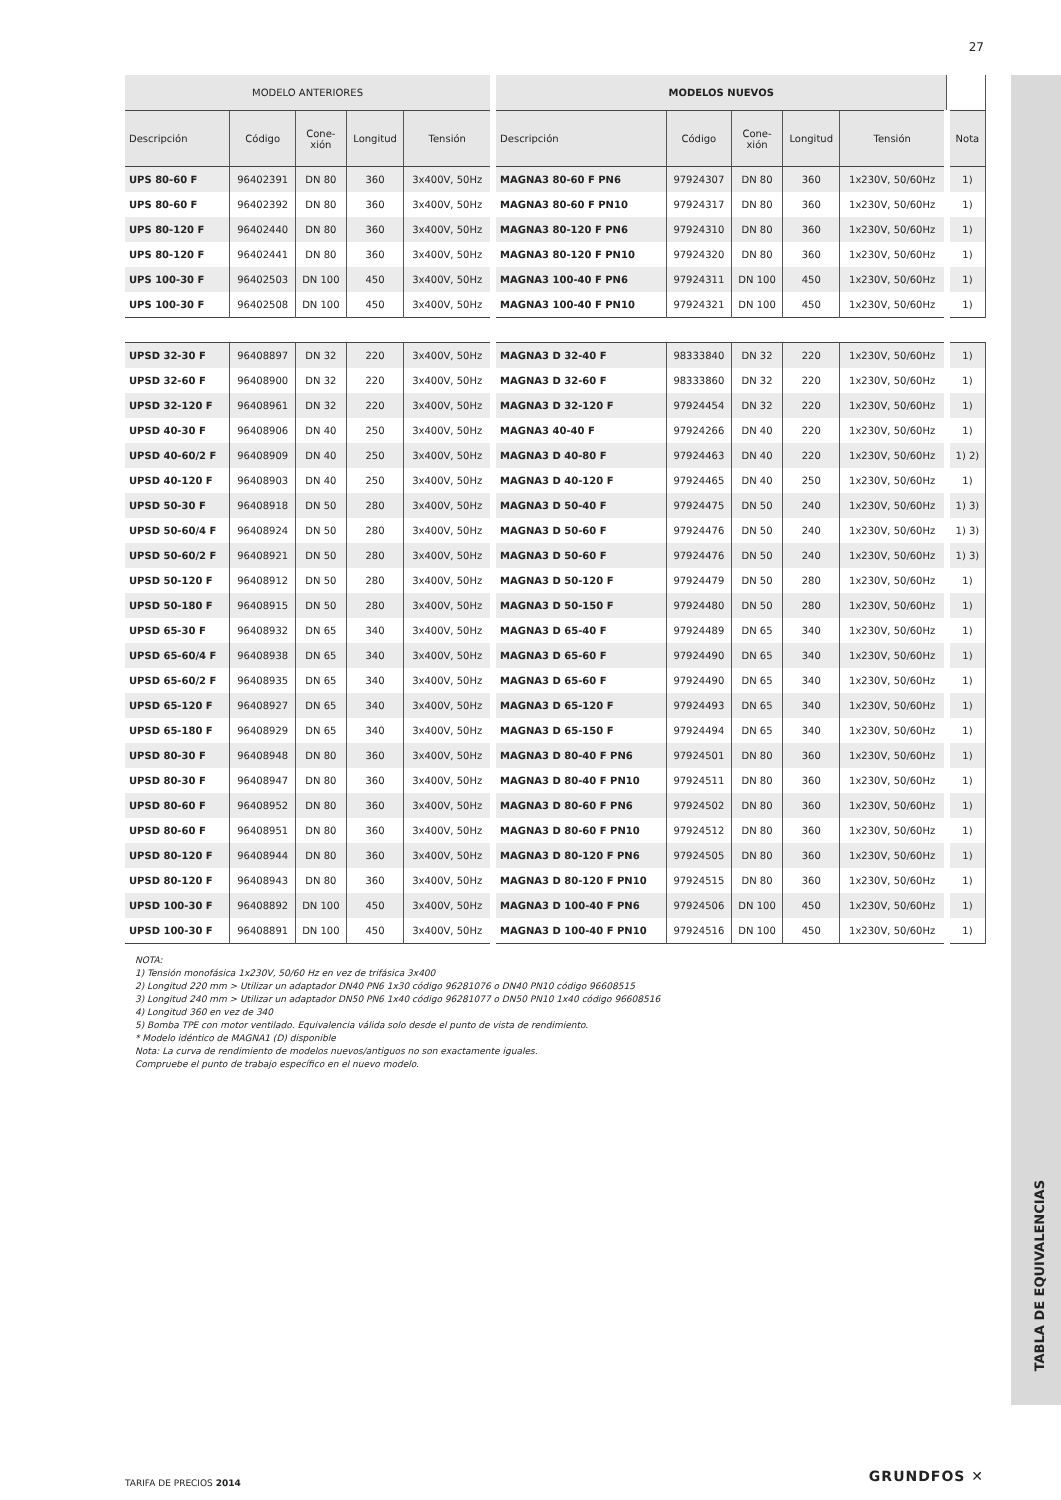27
TABLA DE EQUIVALENCIAS
| MODELO ANTERIORES | | | | | MODELOS NUEVOS | | | | | |
| --- | --- | --- | --- | --- | --- | --- | --- | --- | --- | --- |
| Descripción | Código | Cone- xión | Longitud | Tensión | Descripción | Código | Cone- xión | Longitud | Tensión | Nota |
| UPS 80-60 F | 96402391 | DN 80 | 360 | 3x400V, 50Hz | MAGNA3 80-60 F PN6 | 97924307 | DN 80 | 360 | 1x230V, 50/60Hz | 1) |
| UPS 80-60 F | 96402392 | DN 80 | 360 | 3x400V, 50Hz | MAGNA3 80-60 F PN10 | 97924317 | DN 80 | 360 | 1x230V, 50/60Hz | 1) |
| UPS 80-120 F | 96402440 | DN 80 | 360 | 3x400V, 50Hz | MAGNA3 80-120 F PN6 | 97924310 | DN 80 | 360 | 1x230V, 50/60Hz | 1) |
| UPS 80-120 F | 96402441 | DN 80 | 360 | 3x400V, 50Hz | MAGNA3 80-120 F PN10 | 97924320 | DN 80 | 360 | 1x230V, 50/60Hz | 1) |
| UPS 100-30 F | 96402503 | DN 100 | 450 | 3x400V, 50Hz | MAGNA3 100-40 F PN6 | 97924311 | DN 100 | 450 | 1x230V, 50/60Hz | 1) |
| UPS 100-30 F | 96402508 | DN 100 | 450 | 3x400V, 50Hz | MAGNA3 100-40 F PN10 | 97924321 | DN 100 | 450 | 1x230V, 50/60Hz | 1) |
| UPSD 32-30 F | 96408897 | DN 32 | 220 | 3x400V, 50Hz | MAGNA3 D 32-40 F | 98333840 | DN 32 | 220 | 1x230V, 50/60Hz | 1) |
| UPSD 32-60 F | 96408900 | DN 32 | 220 | 3x400V, 50Hz | MAGNA3 D 32-60 F | 98333860 | DN 32 | 220 | 1x230V, 50/60Hz | 1) |
| UPSD 32-120 F | 96408961 | DN 32 | 220 | 3x400V, 50Hz | MAGNA3 D 32-120 F | 97924454 | DN 32 | 220 | 1x230V, 50/60Hz | 1) |
| UPSD 40-30 F | 96408906 | DN 40 | 250 | 3x400V, 50Hz | MAGNA3 40-40 F | 97924266 | DN 40 | 220 | 1x230V, 50/60Hz | 1) |
| UPSD 40-60/2 F | 96408909 | DN 40 | 250 | 3x400V, 50Hz | MAGNA3 D 40-80 F | 97924463 | DN 40 | 220 | 1x230V, 50/60Hz | 1) 2) |
| UPSD 40-120 F | 96408903 | DN 40 | 250 | 3x400V, 50Hz | MAGNA3 D 40-120 F | 97924465 | DN 40 | 250 | 1x230V, 50/60Hz | 1) |
| UPSD 50-30 F | 96408918 | DN 50 | 280 | 3x400V, 50Hz | MAGNA3 D 50-40 F | 97924475 | DN 50 | 240 | 1x230V, 50/60Hz | 1) 3) |
| UPSD 50-60/4 F | 96408924 | DN 50 | 280 | 3x400V, 50Hz | MAGNA3 D 50-60 F | 97924476 | DN 50 | 240 | 1x230V, 50/60Hz | 1) 3) |
| UPSD 50-60/2 F | 96408921 | DN 50 | 280 | 3x400V, 50Hz | MAGNA3 D 50-60 F | 97924476 | DN 50 | 240 | 1x230V, 50/60Hz | 1) 3) |
| UPSD 50-120 F | 96408912 | DN 50 | 280 | 3x400V, 50Hz | MAGNA3 D 50-120 F | 97924479 | DN 50 | 280 | 1x230V, 50/60Hz | 1) |
| UPSD 50-180 F | 96408915 | DN 50 | 280 | 3x400V, 50Hz | MAGNA3 D 50-150 F | 97924480 | DN 50 | 280 | 1x230V, 50/60Hz | 1) |
| UPSD 65-30 F | 96408932 | DN 65 | 340 | 3x400V, 50Hz | MAGNA3 D 65-40 F | 97924489 | DN 65 | 340 | 1x230V, 50/60Hz | 1) |
| UPSD 65-60/4 F | 96408938 | DN 65 | 340 | 3x400V, 50Hz | MAGNA3 D 65-60 F | 97924490 | DN 65 | 340 | 1x230V, 50/60Hz | 1) |
| UPSD 65-60/2 F | 96408935 | DN 65 | 340 | 3x400V, 50Hz | MAGNA3 D 65-60 F | 97924490 | DN 65 | 340 | 1x230V, 50/60Hz | 1) |
| UPSD 65-120 F | 96408927 | DN 65 | 340 | 3x400V, 50Hz | MAGNA3 D 65-120 F | 97924493 | DN 65 | 340 | 1x230V, 50/60Hz | 1) |
| UPSD 65-180 F | 96408929 | DN 65 | 340 | 3x400V, 50Hz | MAGNA3 D 65-150 F | 97924494 | DN 65 | 340 | 1x230V, 50/60Hz | 1) |
| UPSD 80-30 F | 96408948 | DN 80 | 360 | 3x400V, 50Hz | MAGNA3 D 80-40 F PN6 | 97924501 | DN 80 | 360 | 1x230V, 50/60Hz | 1) |
| UPSD 80-30 F | 96408947 | DN 80 | 360 | 3x400V, 50Hz | MAGNA3 D 80-40 F PN10 | 97924511 | DN 80 | 360 | 1x230V, 50/60Hz | 1) |
| UPSD 80-60 F | 96408952 | DN 80 | 360 | 3x400V, 50Hz | MAGNA3 D 80-60 F PN6 | 97924502 | DN 80 | 360 | 1x230V, 50/60Hz | 1) |
| UPSD 80-60 F | 96408951 | DN 80 | 360 | 3x400V, 50Hz | MAGNA3 D 80-60 F PN10 | 97924512 | DN 80 | 360 | 1x230V, 50/60Hz | 1) |
| UPSD 80-120 F | 96408944 | DN 80 | 360 | 3x400V, 50Hz | MAGNA3 D 80-120 F PN6 | 97924505 | DN 80 | 360 | 1x230V, 50/60Hz | 1) |
| UPSD 80-120 F | 96408943 | DN 80 | 360 | 3x400V, 50Hz | MAGNA3 D 80-120 F PN10 | 97924515 | DN 80 | 360 | 1x230V, 50/60Hz | 1) |
| UPSD 100-30 F | 96408892 | DN 100 | 450 | 3x400V, 50Hz | MAGNA3 D 100-40 F PN6 | 97924506 | DN 100 | 450 | 1x230V, 50/60Hz | 1) |
| UPSD 100-30 F | 96408891 | DN 100 | 450 | 3x400V, 50Hz | MAGNA3 D 100-40 F PN10 | 97924516 | DN 100 | 450 | 1x230V, 50/60Hz | 1) |
NOTA:
1) Tensión monofásica 1x230V, 50/60 Hz en vez de trifásica 3x400
2) Longitud 220 mm > Utilizar un adaptador DN40 PN6 1x30 código 96281076 o DN40 PN10 código 96608515
3) Longitud 240 mm > Utilizar un adaptador DN50 PN6 1x40 código 96281077 o DN50 PN10 1x40 código 96608516
4) Longitud 360 en vez de 340
5) Bomba TPE con motor ventilado. Equivalencia válida solo desde el punto de vista de rendimiento.
* Modelo idéntico de MAGNA1 (D) disponible
Nota: La curva de rendimiento de modelos nuevos/antiguos no son exactamente iguales.
Compruebe el punto de trabajo específico en el nuevo modelo.
TARIFA DE PRECIOS 2014 GRUNDFOS ✕